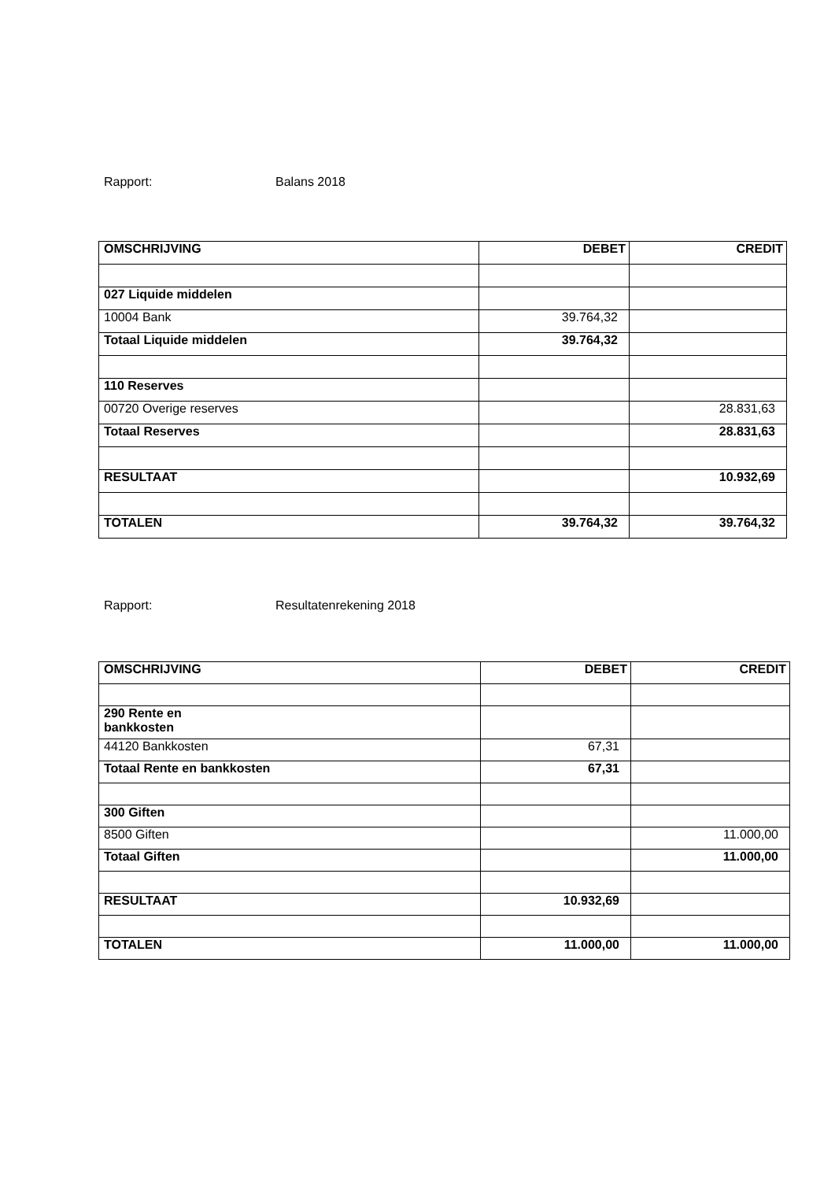Rapport: Balans 2018
| OMSCHRIJVING | DEBET | CREDIT |
| --- | --- | --- |
| 027 Liquide middelen | | |
| 10004 Bank | 39.764,32 | |
| Totaal Liquide middelen | 39.764,32 | |
| 110 Reserves | | |
| 00720 Overige reserves | | 28.831,63 |
| Totaal Reserves | | 28.831,63 |
| RESULTAAT | | 10.932,69 |
| TOTALEN | 39.764,32 | 39.764,32 |
Rapport: Resultatenrekening 2018
| OMSCHRIJVING | DEBET | CREDIT |
| --- | --- | --- |
| 290 Rente en bankkosten | | |
| 44120 Bankkosten | 67,31 | |
| Totaal Rente en bankkosten | 67,31 | |
| 300 Giften | | |
| 8500 Giften | | 11.000,00 |
| Totaal Giften | | 11.000,00 |
| RESULTAAT | 10.932,69 | |
| TOTALEN | 11.000,00 | 11.000,00 |